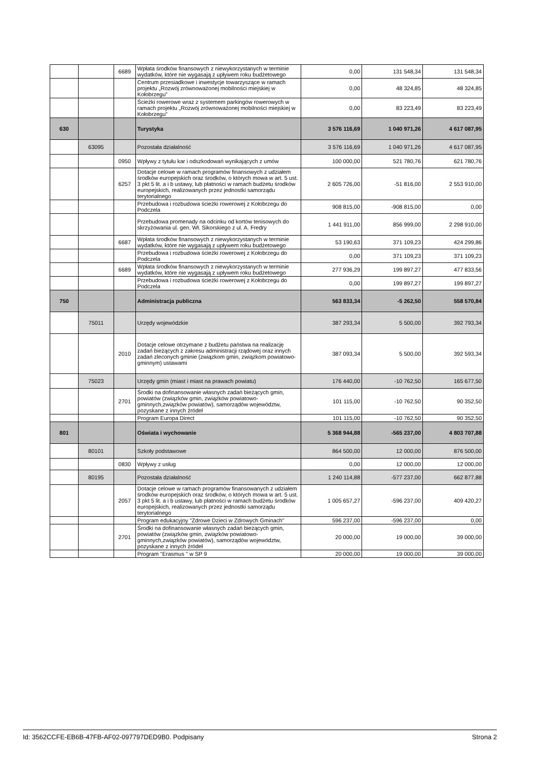| | | 6689 | Wpłata środków finansowych z niewykorzystanych w terminie wydatków, które nie wygasają z upływem roku budżetowego | 0,00 | 131 548,34 | 131 548,34 |
| | | | Centrum przesiadkowe i inwestycje towarzyszące w ramach projektu „Rozwój zrównoważonej mobilności miejskiej w Kołobrzegu” | 0,00 | 48 324,85 | 48 324,85 |
| | | | Ścieżki rowerowe wraz z systemem parkingów rowerowych w ramach projektu „Rozwój zrównoważonej mobilności miejskiej w Kołobrzegu” | 0,00 | 83 223,49 | 83 223,49 |
| 630 | | | Turystyka | 3 576 116,69 | 1 040 971,26 | 4 617 087,95 |
| | 63095 | | Pozostała działalność | 3 576 116,69 | 1 040 971,26 | 4 617 087,95 |
| | | 0950 | Wpływy z tytułu kar i odszkodowań wynikających z umów | 100 000,00 | 521 780,76 | 621 780,76 |
| | | 6257 | Dotacje celowe w ramach programów finansowych z udziałem środków europejskich oraz środków, o których mowa w art. 5 ust. 3 pkt 5 lit. a i b ustawy, lub płatności w ramach budżetu środków europejskich, realizowanych przez jednostki samorządu terytorialnego | 2 605 726,00 | -51 816,00 | 2 553 910,00 |
| | | | Przebudowa i rozbudowa ścieżki rowerowej z Kołobrzegu do Podczela | 908 815,00 | -908 815,00 | 0,00 |
| | | | Przebudowa promenady na odcinku od kortów tenisowych do skrzyżowania ul. gen. Wł. Sikorskiego z ul. A. Fredry | 1 441 911,00 | 856 999,00 | 2 298 910,00 |
| | | 6687 | Wpłata środków finansowych z niewykorzystanych w terminie wydatków, które nie wygasają z upływem roku budżetowego | 53 190,63 | 371 109,23 | 424 299,86 |
| | | | Przebudowa i rozbudowa ścieżki rowerowej z Kołobrzegu do Podczela | 0,00 | 371 109,23 | 371 109,23 |
| | | 6689 | Wpłata środków finansowych z niewykorzystanych w terminie wydatków, które nie wygasają z upływem roku budżetowego | 277 936,29 | 199 897,27 | 477 833,56 |
| | | | Przebudowa i rozbudowa ścieżki rowerowej z Kołobrzegu do Podczela | 0,00 | 199 897,27 | 199 897,27 |
| 750 | | | Administracja publiczna | 563 833,34 | -5 262,50 | 558 570,84 |
| | 75011 | | Urzędy wojewódzkie | 387 293,34 | 5 500,00 | 392 793,34 |
| | | 2010 | Dotacje celowe otrzymane z budżetu państwa na realizację zadań bieżących z zakresu administracji rządowej oraz innych zadań zleconych gminie (związkom gmin, związkom powiatowo-gminnym) ustawami | 387 093,34 | 5 500,00 | 392 593,34 |
| | 75023 | | Urzędy gmin (miast i miast na prawach powiatu) | 176 440,00 | -10 762,50 | 165 677,50 |
| | | 2701 | Środki na dofinansowanie własnych zadań bieżących gmin, powiatów (związków gmin, związków powiatowo-gminnych,związków powiatów), samorządów województw, pozyskane z innych źródeł | 101 115,00 | -10 762,50 | 90 352,50 |
| | | | Program Europa Direct | 101 115,00 | -10 762,50 | 90 352,50 |
| 801 | | | Oświata i wychowanie | 5 368 944,88 | -565 237,00 | 4 803 707,88 |
| | 80101 | | Szkoły podstawowe | 864 500,00 | 12 000,00 | 876 500,00 |
| | | 0830 | Wpływy z usług | 0,00 | 12 000,00 | 12 000,00 |
| | 80195 | | Pozostała działalność | 1 240 114,88 | -577 237,00 | 662 877,88 |
| | | 2057 | Dotacje celowe w ramach programów finansowanych z udziałem środków europejskich oraz środków, o których mowa w art. 5 ust. 3 pkt 5 lit. a i b ustawy, lub płatności w ramach budżetu środków europejskich, realizowanych przez jednostki samorządu terytorialnego | 1 005 657,27 | -596 237,00 | 409 420,27 |
| | | | Program edukacyjny "Zdrowe Dzieci w Zdrowych Gminach" | 596 237,00 | -596 237,00 | 0,00 |
| | | 2701 | Środki na dofinansowanie własnych zadań bieżących gmin, powiatów (związków gmin, związków powiatowo-gminnych,związków powiatów), samorządów województw, pozyskane z innych źródeł | 20 000,00 | 19 000,00 | 39 000,00 |
| | | | Program "Erasmus " w SP 9 | 20 000,00 | 19 000,00 | 39 000,00 |
Id: 3562CCFE-EB6B-47FB-AF02-097797DED9B0. Podpisany Strona 2